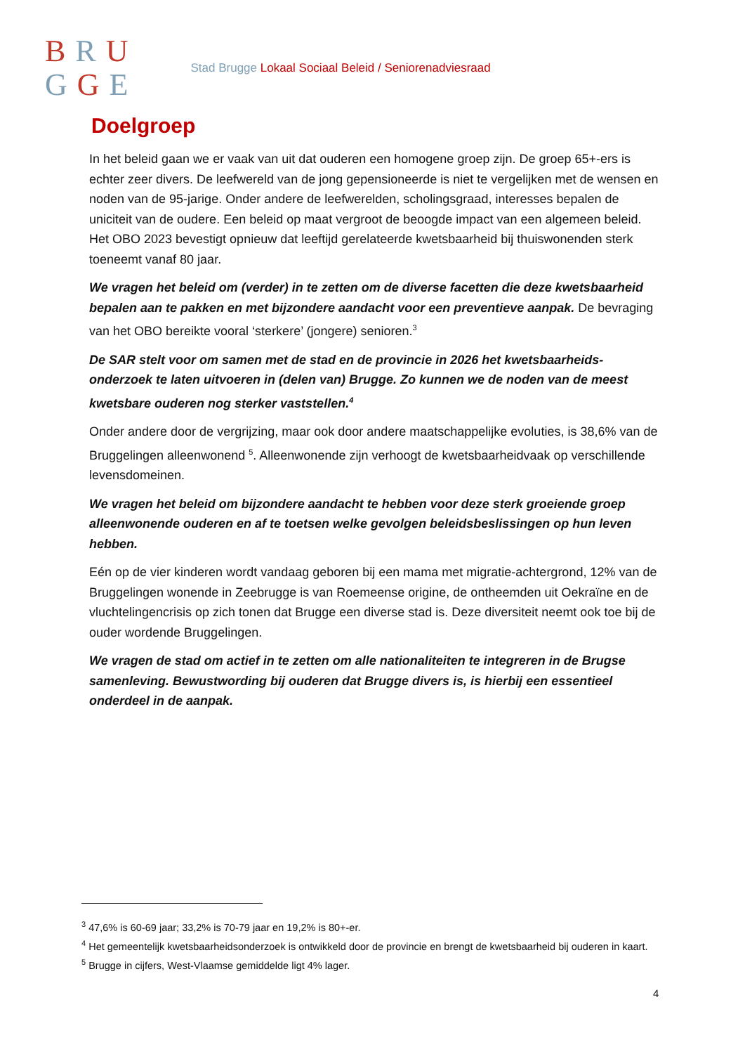BRU
GGE
Stad Brugge Lokaal Sociaal Beleid / Seniorenadviesraad
Doelgroep
In het beleid gaan we er vaak van uit dat ouderen een homogene groep zijn. De groep 65+-ers is echter zeer divers. De leefwereld van de jong gepensioneerde is niet te vergelijken met de wensen en noden van de 95-jarige. Onder andere de leefwerelden, scholingsgraad, interesses bepalen de uniciteit van de oudere. Een beleid op maat vergroot de beoogde impact van een algemeen beleid.
Het OBO 2023 bevestigt opnieuw dat leeftijd gerelateerde kwetsbaarheid bij thuiswonenden sterk toeneemt vanaf 80 jaar.
We vragen het beleid om (verder) in te zetten om de diverse facetten die deze kwetsbaarheid bepalen aan te pakken en met bijzondere aandacht voor een preventieve aanpak. De bevraging van het OBO bereikte vooral ‘sterkere’ (jongere) senioren.<sup>3</sup>
De SAR stelt voor om samen met de stad en de provincie in 2026 het kwetsbaarheids-onderzoek te laten uitvoeren in (delen van) Brugge. Zo kunnen we de noden van de meest kwetsbare ouderen nog sterker vaststellen.<sup>4</sup>
Onder andere door de vergrijzing, maar ook door andere maatschappelijke evoluties, is 38,6% van de Bruggelingen alleenwonend <sup>5</sup>. Alleenwonende zijn verhoogt de kwetsbaarheidvaak op verschillende levensdomeinen.
We vragen het beleid om bijzondere aandacht te hebben voor deze sterk groeiende groep alleenwonende ouderen en af te toetsen welke gevolgen beleidsbeslissingen op hun leven hebben.
Eén op de vier kinderen wordt vandaag geboren bij een mama met migratie-achtergrond, 12% van de Bruggelingen wonende in Zeebrugge is van Roemeense origine, de ontheemden uit Oekraïne en de vluchtelingencrisis op zich tonen dat Brugge een diverse stad is. Deze diversiteit neemt ook toe bij de ouder wordende Bruggelingen.
We vragen de stad om actief in te zetten om alle nationaliteiten te integreren in de Brugse samenleving. Bewustwording bij ouderen dat Brugge divers is, is hierbij een essentieel onderdeel in de aanpak.
<sup>3</sup> 47,6% is 60-69 jaar; 33,2% is 70-79 jaar en 19,2% is 80+-er.
<sup>4</sup> Het gemeentelijk kwetsbaarheidsonderzoek is ontwikkeld door de provincie en brengt de kwetsbaarheid bij ouderen in kaart.
<sup>5</sup> Brugge in cijfers, West-Vlaamse gemiddelde ligt 4% lager.
4